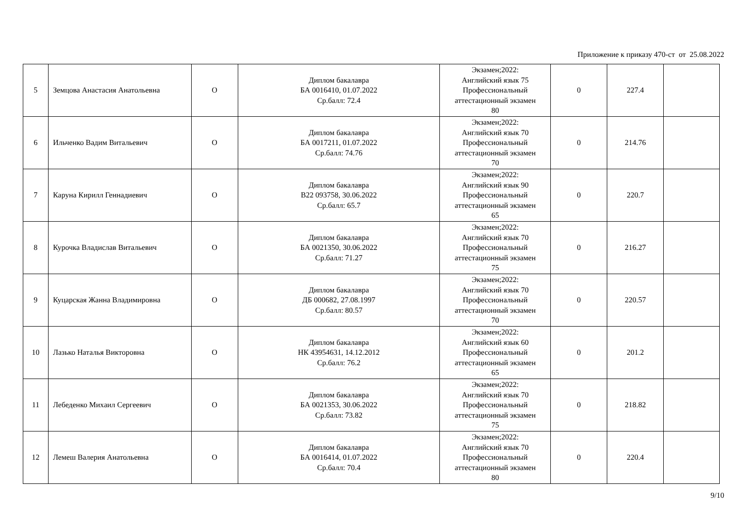Приложение к приказу 470-ст от 25.08.2022
| 5 | Земцова Анастасия Анатольевна | О | Диплом бакалавра БА 0016410, 01.07.2022 Ср.балл: 72.4 | Экзамен;2022: Английский язык 75 Профессиональный аттестационный экзамен 80 | 0 | 227.4 | |
| 6 | Ильченко Вадим Витальевич | О | Диплом бакалавра БА 0017211, 01.07.2022 Ср.балл: 74.76 | Экзамен;2022: Английский язык 70 Профессиональный аттестационный экзамен 70 | 0 | 214.76 | |
| 7 | Каруна Кирилл Геннадиевич | О | Диплом бакалавра В22 093758, 30.06.2022 Ср.балл: 65.7 | Экзамен;2022: Английский язык 90 Профессиональный аттестационный экзамен 65 | 0 | 220.7 | |
| 8 | Курочка Владислав Витальевич | О | Диплом бакалавра БА 0021350, 30.06.2022 Ср.балл: 71.27 | Экзамен;2022: Английский язык 70 Профессиональный аттестационный экзамен 75 | 0 | 216.27 | |
| 9 | Куцарская Жанна Владимировна | О | Диплом бакалавра ДБ 000682, 27.08.1997 Ср.балл: 80.57 | Экзамен;2022: Английский язык 70 Профессиональный аттестационный экзамен 70 | 0 | 220.57 | |
| 10 | Лазько Наталья Викторовна | О | Диплом бакалавра НК 43954631, 14.12.2012 Ср.балл: 76.2 | Экзамен;2022: Английский язык 60 Профессиональный аттестационный экзамен 65 | 0 | 201.2 | |
| 11 | Лебеденко Михаил Сергеевич | О | Диплом бакалавра БА 0021353, 30.06.2022 Ср.балл: 73.82 | Экзамен;2022: Английский язык 70 Профессиональный аттестационный экзамен 75 | 0 | 218.82 | |
| 12 | Лемеш Валерия Анатольевна | О | Диплом бакалавра БА 0016414, 01.07.2022 Ср.балл: 70.4 | Экзамен;2022: Английский язык 70 Профессиональный аттестационный экзамен 80 | 0 | 220.4 | |
9/10